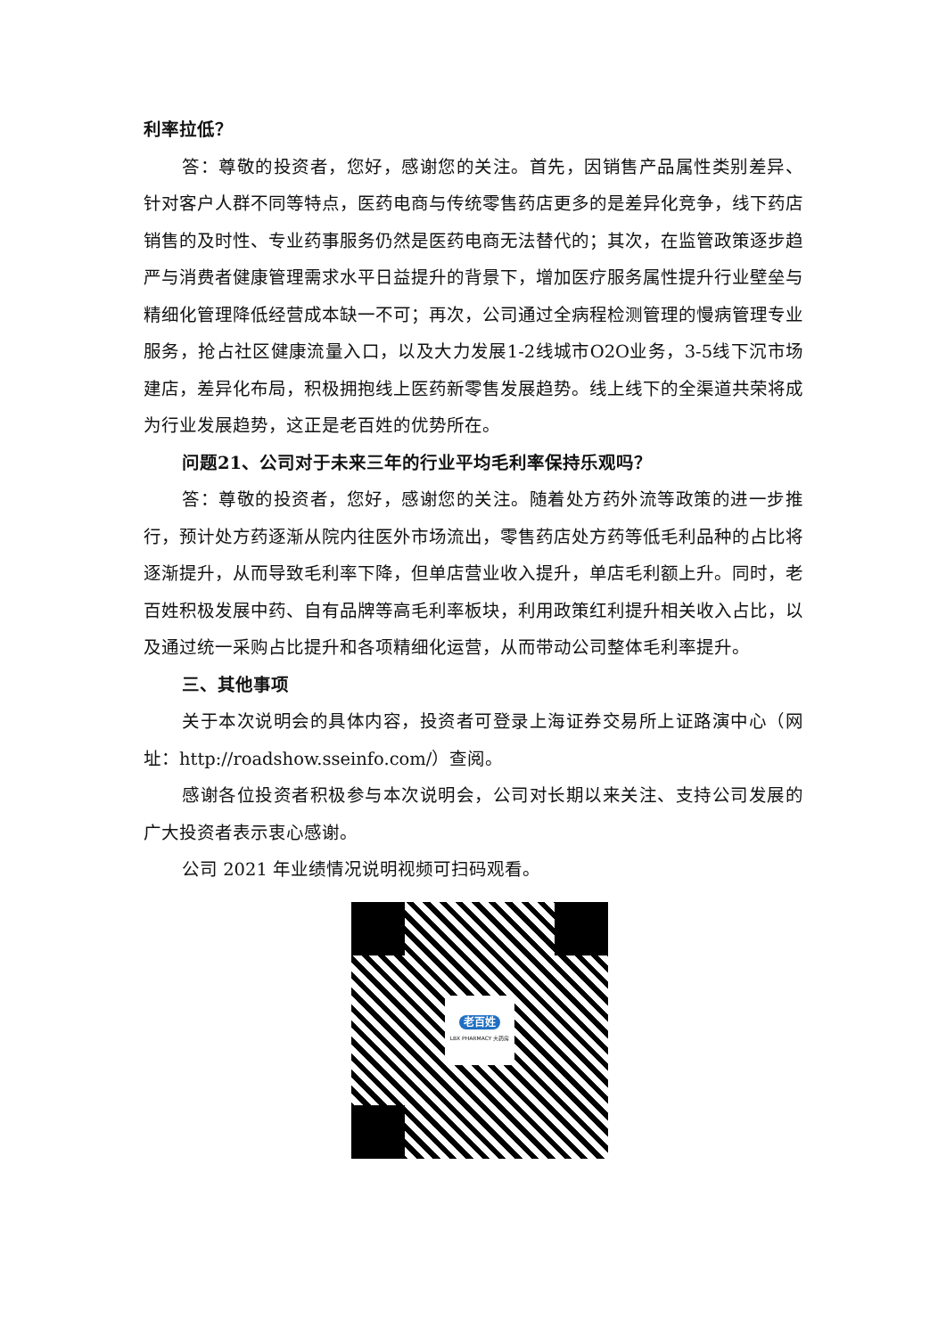利率拉低？
答：尊敬的投资者，您好，感谢您的关注。首先，因销售产品属性类别差异、针对客户人群不同等特点，医药电商与传统零售药店更多的是差异化竞争，线下药店销售的及时性、专业药事服务仍然是医药电商无法替代的；其次，在监管政策逐步趋严与消费者健康管理需求水平日益提升的背景下，增加医疗服务属性提升行业壁垒与精细化管理降低经营成本缺一不可；再次，公司通过全病程检测管理的慢病管理专业服务，抢占社区健康流量入口，以及大力发展1-2线城市O2O业务，3-5线下沉市场建店，差异化布局，积极拥抱线上医药新零售发展趋势。线上线下的全渠道共荣将成为行业发展趋势，这正是老百姓的优势所在。
问题21、公司对于未来三年的行业平均毛利率保持乐观吗？
答：尊敬的投资者，您好，感谢您的关注。随着处方药外流等政策的进一步推行，预计处方药逐渐从院内往医外市场流出，零售药店处方药等低毛利品种的占比将逐渐提升，从而导致毛利率下降，但单店营业收入提升，单店毛利额上升。同时，老百姓积极发展中药、自有品牌等高毛利率板块，利用政策红利提升相关收入占比，以及通过统一采购占比提升和各项精细化运营，从而带动公司整体毛利率提升。
三、其他事项
关于本次说明会的具体内容，投资者可登录上海证券交易所上证路演中心（网址：http://roadshow.sseinfo.com/）查阅。
感谢各位投资者积极参与本次说明会，公司对长期以来关注、支持公司发展的广大投资者表示衷心感谢。
公司 2021 年业绩情况说明视频可扫码观看。
老百姓
LBX PHARMACY 大药房